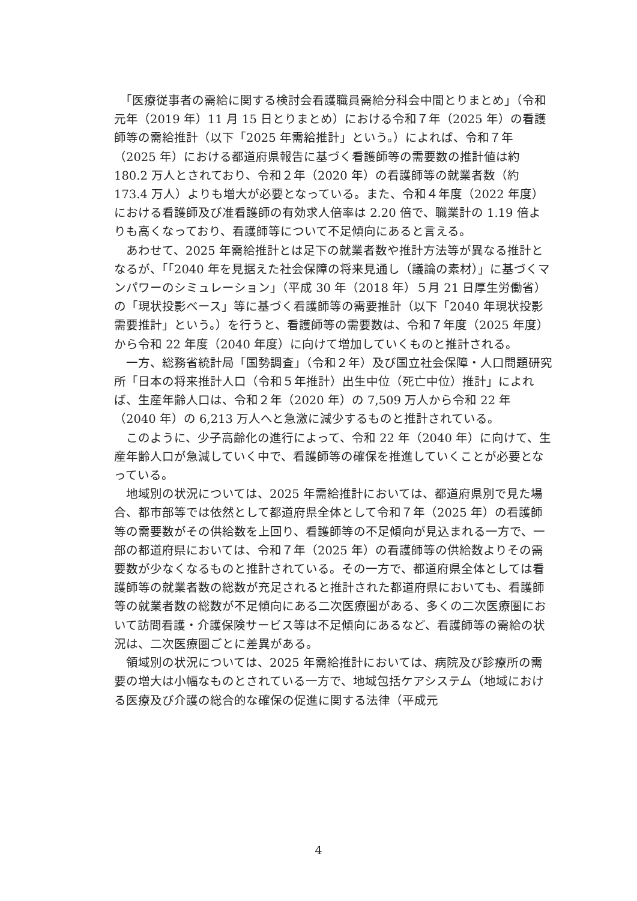「医療従事者の需給に関する検討会看護職員需給分科会中間とりまとめ」（令和元年（2019 年）11 月 15 日とりまとめ）における令和７年（2025 年）の看護師等の需給推計（以下「2025 年需給推計」という。）によれば、令和７年（2025 年）における都道府県報告に基づく看護師等の需要数の推計値は約 180.2 万人とされており、令和２年（2020 年）の看護師等の就業者数（約 173.4 万人）よりも増大が必要となっている。また、令和４年度（2022 年度）における看護師及び准看護師の有効求人倍率は 2.20 倍で、職業計の 1.19 倍よりも高くなっており、看護師等について不足傾向にあると言える。
　あわせて、2025 年需給推計とは足下の就業者数や推計方法等が異なる推計となるが、「「2040 年を見据えた社会保障の将来見通し（議論の素材）」に基づくマンパワーのシミュレーション」（平成 30 年（2018 年）５月 21 日厚生労働省）の「現状投影ベース」等に基づく看護師等の需要推計（以下「2040 年現状投影需要推計」という。）を行うと、看護師等の需要数は、令和７年度（2025 年度）から令和 22 年度（2040 年度）に向けて増加していくものと推計される。
　一方、総務省統計局「国勢調査」（令和２年）及び国立社会保障・人口問題研究所「日本の将来推計人口（令和５年推計）出生中位（死亡中位）推計」によれば、生産年齢人口は、令和２年（2020 年）の 7,509 万人から令和 22 年（2040 年）の 6,213 万人へと急激に減少するものと推計されている。
　このように、少子高齢化の進行によって、令和 22 年（2040 年）に向けて、生産年齢人口が急減していく中で、看護師等の確保を推進していくことが必要となっている。
　地域別の状況については、2025 年需給推計においては、都道府県別で見た場合、都市部等では依然として都道府県全体として令和７年（2025 年）の看護師等の需要数がその供給数を上回り、看護師等の不足傾向が見込まれる一方で、一部の都道府県においては、令和７年（2025 年）の看護師等の供給数よりその需要数が少なくなるものと推計されている。その一方で、都道府県全体としては看護師等の就業者数の総数が充足されると推計された都道府県においても、看護師等の就業者数の総数が不足傾向にある二次医療圏がある、多くの二次医療圏において訪問看護・介護保険サービス等は不足傾向にあるなど、看護師等の需給の状況は、二次医療圏ごとに差異がある。
　領域別の状況については、2025 年需給推計においては、病院及び診療所の需要の増大は小幅なものとされている一方で、地域包括ケアシステム（地域における医療及び介護の総合的な確保の促進に関する法律（平成元
4